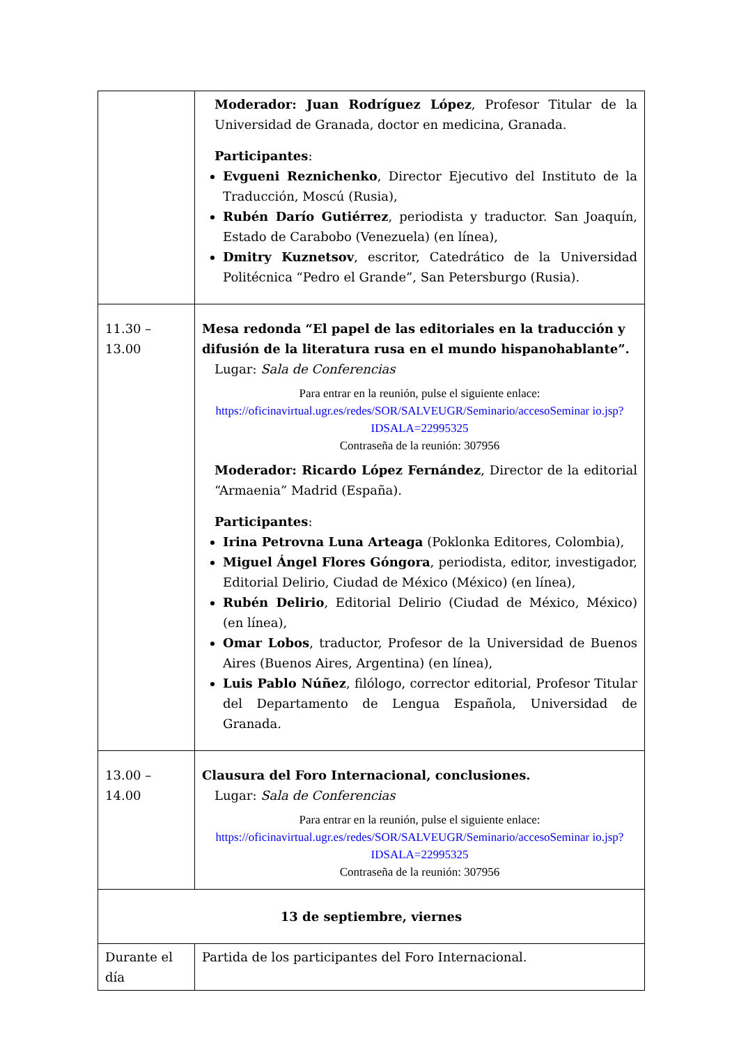| | Moderador: Juan Rodríguez López , Profesor Titular de la Universidad de Granada, doctor en medicina, Granada. Participantes : Evgueni Reznichenko , Director Ejecutivo del Instituto de la Traducción, Moscú (Rusia), Rubén Darío Gutiérrez , periodista y traductor. San Joaquín, Estado de Carabobo (Venezuela) (en línea), Dmitry Kuznetsov , escritor, Catedrático de la Universidad Politécnica “Pedro el Grande”, San Petersburgo (Rusia). |
| 11.30 – 13.00 | Mesa redonda “El papel de las editoriales en la traducción y difusión de la literatura rusa en el mundo hispanohablante”. Lugar: Sala de Conferencias Para entrar en la reunión, pulse el siguiente enlace: https://oficinavirtual.ugr.es/redes/SOR/SALVEUGR/Seminario/accesoSeminar io.jsp?IDSALA=22995325 Contraseña de la reunión: 307956 Moderador: Ricardo López Fernández , Director de la editorial “Armaenia” Madrid (España). Participantes : Irina Petrovna Luna Arteaga (Poklonka Editores, Colombia), Miguel Ángel Flores Góngora , periodista, editor, investigador, Editorial Delirio, Ciudad de México (México) (en línea), Rubén Delirio , Editorial Delirio (Ciudad de México, México) (en línea), Omar Lobos , traductor, Profesor de la Universidad de Buenos Aires (Buenos Aires, Argentina) (en línea), Luis Pablo Núñez , filólogo, corrector editorial, Profesor Titular del Departamento de Lengua Española, Universidad de Granada. |
| 13.00 – 14.00 | Clausura del Foro Internacional, conclusiones. Lugar: Sala de Conferencias Para entrar en la reunión, pulse el siguiente enlace: https://oficinavirtual.ugr.es/redes/SOR/SALVEUGR/Seminario/accesoSeminar io.jsp?IDSALA=22995325 Contraseña de la reunión: 307956 |
| 13 de septiembre, viernes | |
| Durante el día | Partida de los participantes del Foro Internacional. |